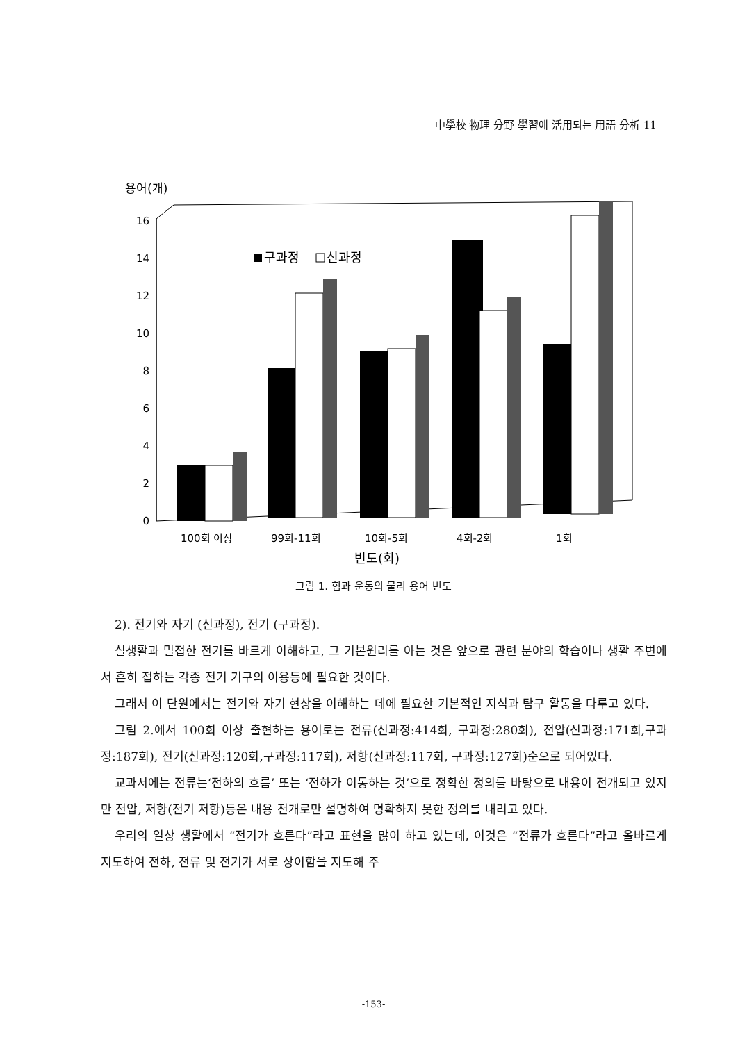中學校 物理 分野 學習에 活用되는 用語 分析 11
용어(개)
0
2
4
6
8
10
12
14
16
구과정
신과정
100회 이상
99회-11회
10회-5회
4회-2회
1회
빈도(회)
그림 1. 힘과 운동의 물리 용어 빈도
2). 전기와 자기 (신과정), 전기 (구과정).
실생활과 밀접한 전기를 바르게 이해하고, 그 기본원리를 아는 것은 앞으로 관련 분야의 학습이나 생활 주변에서 흔히 접하는 각종 전기 기구의 이용등에 필요한 것이다.
그래서 이 단원에서는 전기와 자기 현상을 이해하는 데에 필요한 기본적인 지식과 탐구 활동을 다루고 있다.
그림 2.에서 100회 이상 출현하는 용어로는 전류(신과정:414회, 구과정:280회), 전압(신과정:171회,구과정:187회), 전기(신과정:120회,구과정:117회), 저항(신과정:117회, 구과정:127회)순으로 되어있다.
교과서에는 전류는‘전하의 흐름’ 또는 ‘전하가 이동하는 것’으로 정확한 정의를 바탕으로 내용이 전개되고 있지만 전압, 저항(전기 저항)등은 내용 전개로만 설명하여 명확하지 못한 정의를 내리고 있다.
우리의 일상 생활에서 “전기가 흐른다”라고 표현을 많이 하고 있는데, 이것은 “전류가 흐른다”라고 올바르게 지도하여 전하, 전류 및 전기가 서로 상이함을 지도해 주
-153-